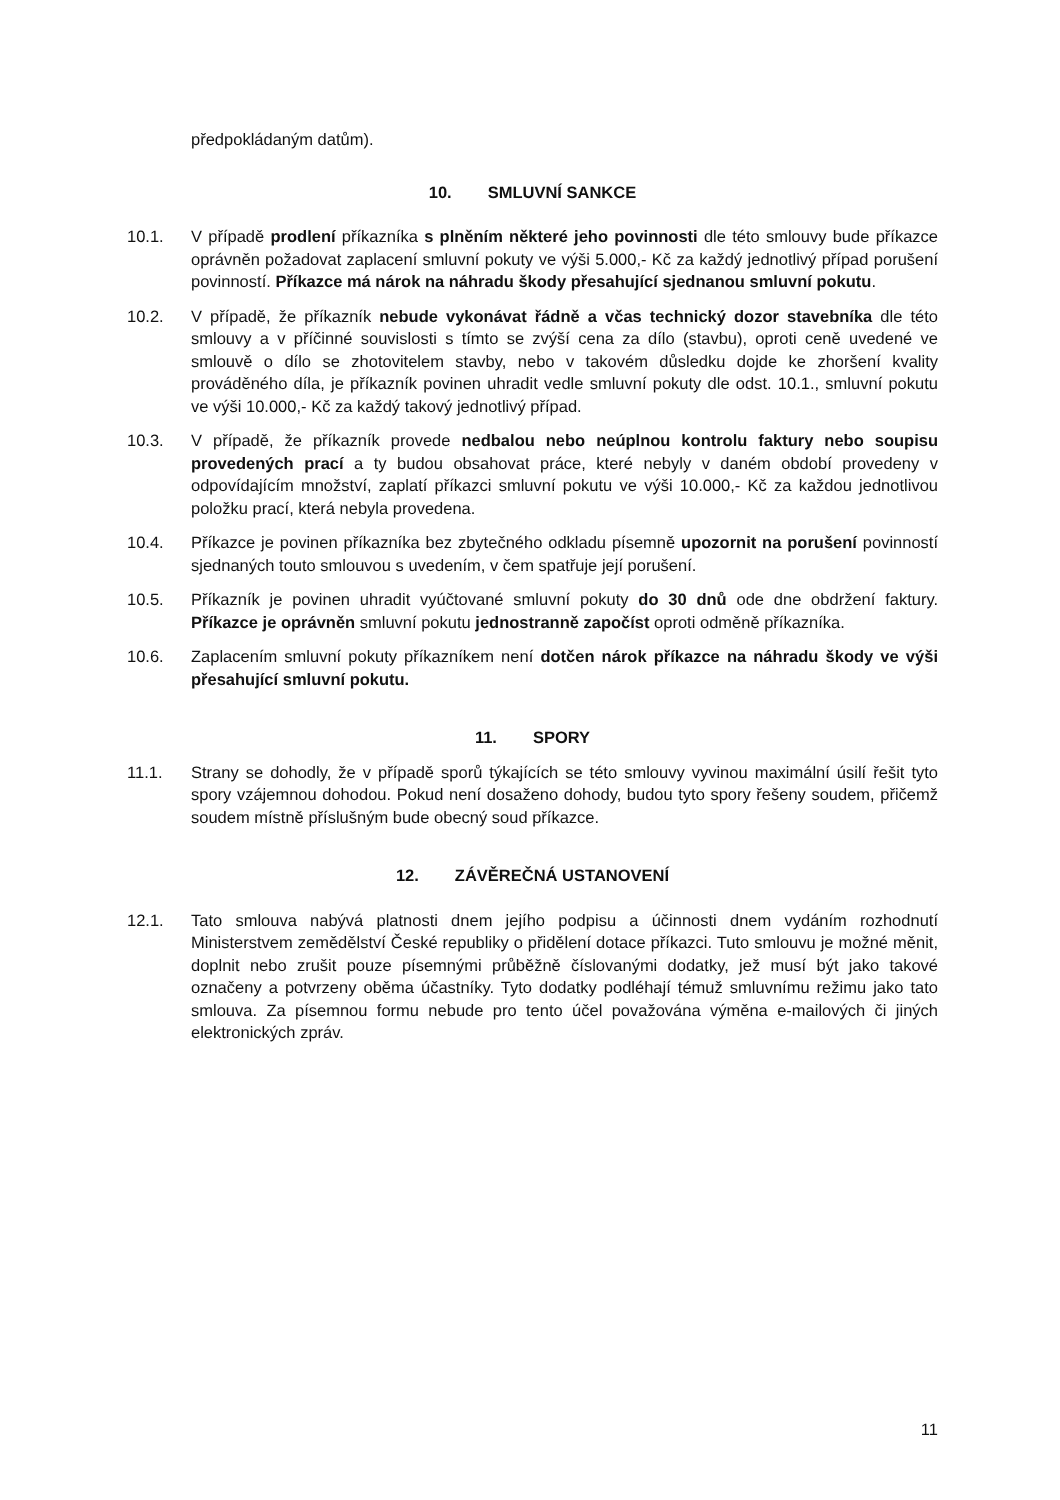předpokládaným datům).
10. SMLUVNÍ SANKCE
10.1. V případě prodlení příkazníka s plněním některé jeho povinnosti dle této smlouvy bude příkazce oprávněn požadovat zaplacení smluvní pokuty ve výši 5.000,- Kč za každý jednotlivý případ porušení povinností. Příkazce má nárok na náhradu škody přesahující sjednanou smluvní pokutu.
10.2. V případě, že příkazník nebude vykonávat řádně a včas technický dozor stavebníka dle této smlouvy a v příčinné souvislosti s tímto se zvýší cena za dílo (stavbu), oproti ceně uvedené ve smlouvě o dílo se zhotovitelem stavby, nebo v takovém důsledku dojde ke zhoršení kvality prováděného díla, je příkazník povinen uhradit vedle smluvní pokuty dle odst. 10.1., smluvní pokutu ve výši 10.000,- Kč za každý takový jednotlivý případ.
10.3. V případě, že příkazník provede nedbalou nebo neúplnou kontrolu faktury nebo soupisu provedených prací a ty budou obsahovat práce, které nebyly v daném období provedeny v odpovídajícím množství, zaplatí příkazci smluvní pokutu ve výši 10.000,- Kč za každou jednotlivou položku prací, která nebyla provedena.
10.4. Příkazce je povinen příkazníka bez zbytečného odkladu písemně upozornit na porušení povinností sjednaných touto smlouvou s uvedením, v čem spatřuje její porušení.
10.5. Příkazník je povinen uhradit vyúčtované smluvní pokuty do 30 dnů ode dne obdržení faktury. Příkazce je oprávněn smluvní pokutu jednostranně započíst oproti odměně příkazníka.
10.6. Zaplacením smluvní pokuty příkazníkem není dotčen nárok příkazce na náhradu škody ve výši přesahující smluvní pokutu.
11. SPORY
11.1. Strany se dohodly, že v případě sporů týkajících se této smlouvy vyvinou maximální úsilí řešit tyto spory vzájemnou dohodou. Pokud není dosaženo dohody, budou tyto spory řešeny soudem, přičemž soudem místně příslušným bude obecný soud příkazce.
12. ZÁVĚREČNÁ USTANOVENÍ
12.1. Tato smlouva nabývá platnosti dnem jejího podpisu a účinnosti dnem vydáním rozhodnutí Ministerstvem zemědělství České republiky o přidělení dotace příkazci. Tuto smlouvu je možné měnit, doplnit nebo zrušit pouze písemnými průběžně číslovanými dodatky, jež musí být jako takové označeny a potvrzeny oběma účastníky. Tyto dodatky podléhají témuž smluvnímu režimu jako tato smlouva. Za písemnou formu nebude pro tento účel považována výměna e-mailových či jiných elektronických zpráv.
11